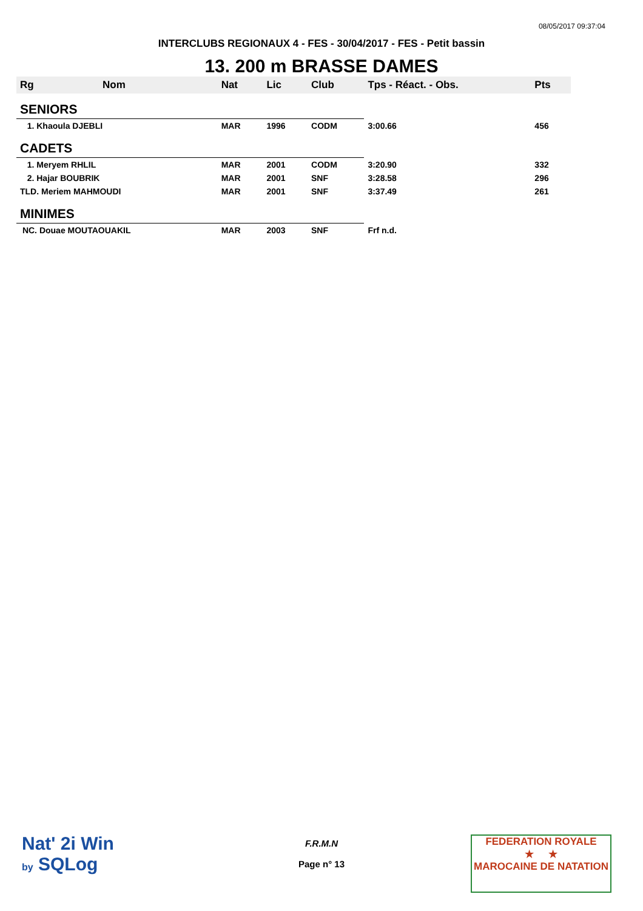08/05/2017 09:37:04
INTERCLUBS REGIONAUX 4 - FES - 30/04/2017 - FES - Petit bassin
13. 200 m BRASSE DAMES
| Rg | Nom | Nat | Lic | Club | Tps - Réact. - Obs. | Pts |
| --- | --- | --- | --- | --- | --- | --- |
| SENIORS | | | | | | |
| 1. Khaoula DJEBLI | | MAR | 1996 | CODM | 3:00.66 | 456 |
| CADETS | | | | | | |
| 1. Meryem RHLIL | | MAR | 2001 | CODM | 3:20.90 | 332 |
| 2. Hajar BOUBRIK | | MAR | 2001 | SNF | 3:28.58 | 296 |
| TLD. Meriem MAHMOUDI | | MAR | 2001 | SNF | 3:37.49 | 261 |
| MINIMES | | | | | | |
| NC. Douae MOUTAOUAKIL | | MAR | 2003 | SNF | Frf n.d. | |
Nat' 2i Win
by SQLog
F.R.M.N
Page n° 13
FEDERATION ROYALE
★ ★
MAROCAINE DE NATATION